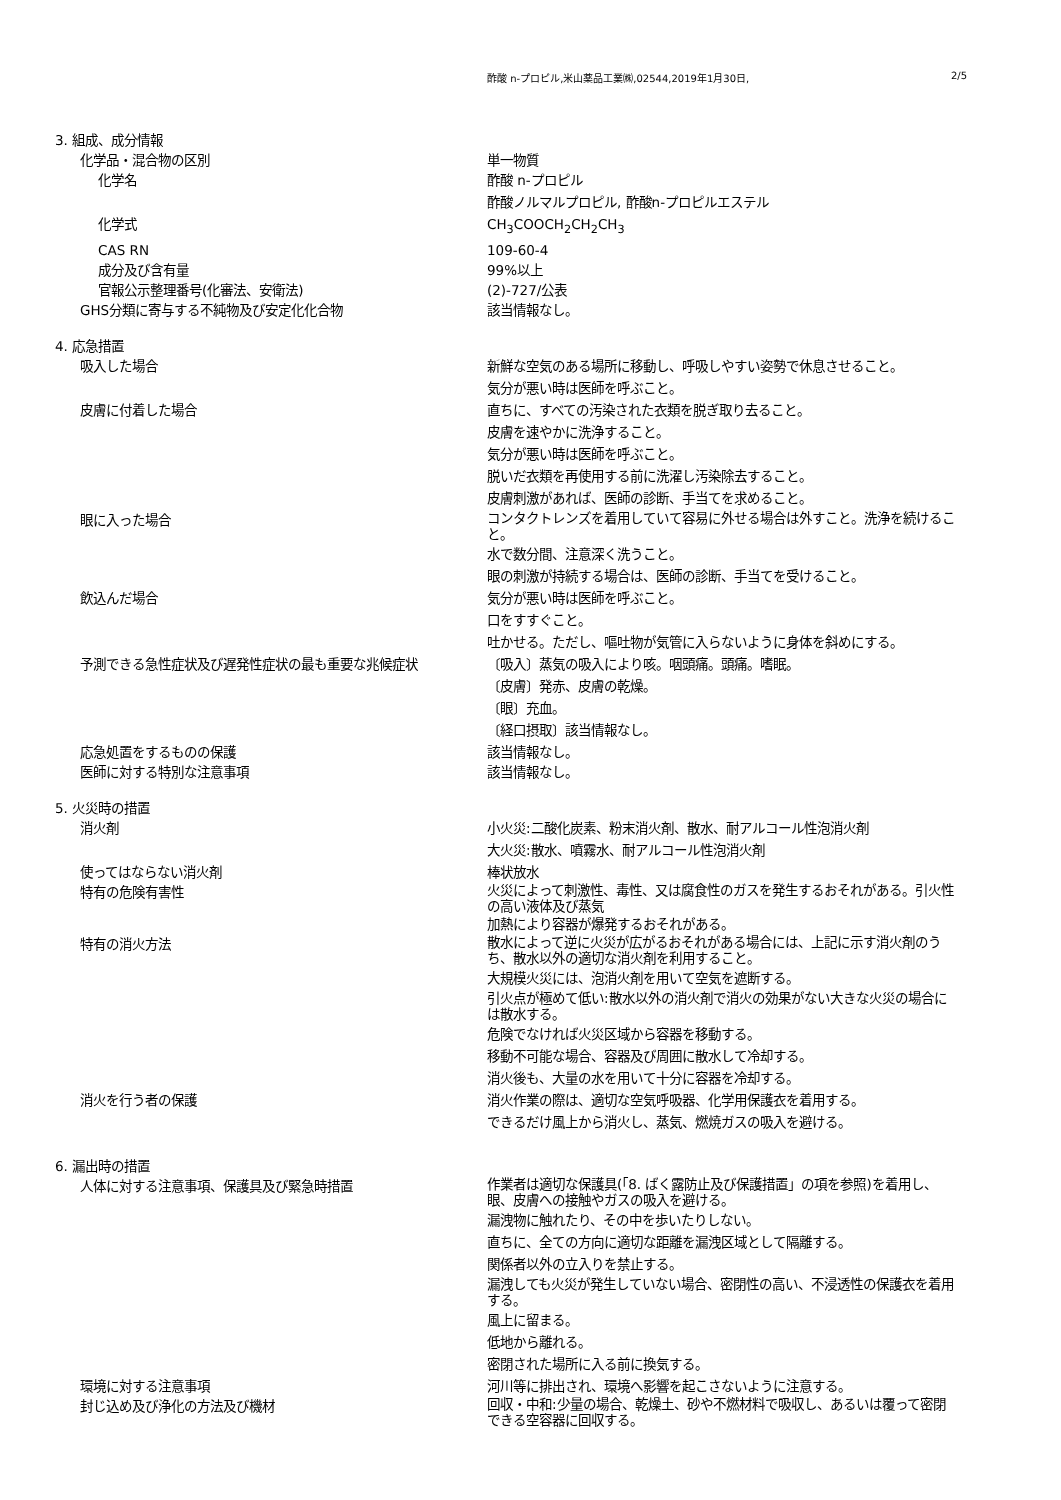酢酸 n-プロピル,米山薬品工業㈱,02544,2019年1月30日, 2/5
3. 組成、成分情報
化学品・混合物の区別 単一物質
化学名 酢酸 n-プロピル
酢酸ノルマルプロピル, 酢酸n-プロピルエステル
化学式 CH<sub>3</sub>COOCH<sub>2</sub>CH<sub>2</sub>CH<sub>3</sub>
CAS RN 109-60-4
成分及び含有量 99%以上
官報公示整理番号(化審法、安衛法) (2)-727/公表
GHS分類に寄与する不純物及び安定化化合物 該当情報なし。
4. 応急措置
吸入した場合 新鮮な空気のある場所に移動し、呼吸しやすい姿勢で休息させること。
気分が悪い時は医師を呼ぶこと。
皮膚に付着した場合 直ちに、すべての汚染された衣類を脱ぎ取り去ること。
皮膚を速やかに洗浄すること。
気分が悪い時は医師を呼ぶこと。
脱いだ衣類を再使用する前に洗濯し汚染除去すること。
皮膚刺激があれば、医師の診断、手当てを求めること。
眼に入った場合
コンタクトレンズを着用していて容易に外せる場合は外すこと。洗浄を続けること。
水で数分間、注意深く洗うこと。
眼の刺激が持続する場合は、医師の診断、手当てを受けること。
飲込んだ場合 気分が悪い時は医師を呼ぶこと。
口をすすぐこと。
吐かせる。ただし、嘔吐物が気管に入らないように身体を斜めにする。
予測できる急性症状及び遅発性症状の最も重要な兆候症状 〔吸入〕蒸気の吸入により咳。咽頭痛。頭痛。嗜眠。
〔皮膚〕発赤、皮膚の乾燥。
〔眼〕充血。
〔経口摂取〕該当情報なし。
応急処置をするものの保護 該当情報なし。
医師に対する特別な注意事項 該当情報なし。
5. 火災時の措置
消火剤 小火災:二酸化炭素、粉末消火剤、散水、耐アルコール性泡消火剤
大火災:散水、噴霧水、耐アルコール性泡消火剤
使ってはならない消火剤 棒状放水
特有の危険有害性
火災によって刺激性、毒性、又は腐食性のガスを発生するおそれがある。引火性の高い液体及び蒸気
加熱により容器が爆発するおそれがある。
特有の消火方法
散水によって逆に火災が広がるおそれがある場合には、上記に示す消火剤のうち、散水以外の適切な消火剤を利用すること。
大規模火災には、泡消火剤を用いて空気を遮断する。
引火点が極めて低い:散水以外の消火剤で消火の効果がない大きな火災の場合には散水する。
危険でなければ火災区域から容器を移動する。
移動不可能な場合、容器及び周囲に散水して冷却する。
消火後も、大量の水を用いて十分に容器を冷却する。
消火を行う者の保護 消火作業の際は、適切な空気呼吸器、化学用保護衣を着用する。
できるだけ風上から消火し、蒸気、燃焼ガスの吸入を避ける。
6. 漏出時の措置
人体に対する注意事項、保護具及び緊急時措置
作業者は適切な保護具(「8. ばく露防止及び保護措置」の項を参照)を着用し、眼、皮膚への接触やガスの吸入を避ける。
漏洩物に触れたり、その中を歩いたりしない。
直ちに、全ての方向に適切な距離を漏洩区域として隔離する。
関係者以外の立入りを禁止する。
漏洩しても火災が発生していない場合、密閉性の高い、不浸透性の保護衣を着用する。
風上に留まる。
低地から離れる。
密閉された場所に入る前に換気する。
環境に対する注意事項 河川等に排出され、環境へ影響を起こさないように注意する。
封じ込め及び浄化の方法及び機材
回収・中和:少量の場合、乾燥土、砂や不燃材料で吸収し、あるいは覆って密閉できる空容器に回収する。